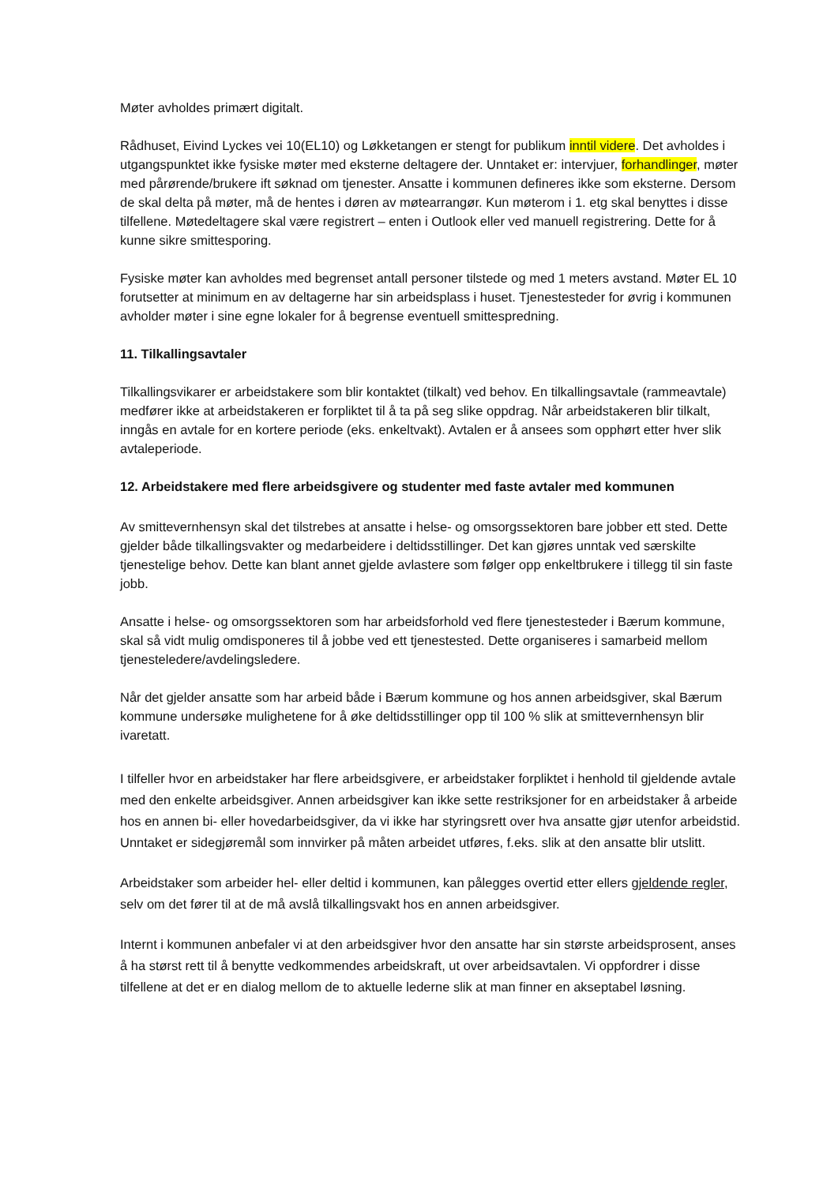Møter avholdes primært digitalt.
Rådhuset, Eivind Lyckes vei 10(EL10) og Løkketangen er stengt for publikum inntil videre. Det avholdes i utgangspunktet ikke fysiske møter med eksterne deltagere der. Unntaket er: intervjuer, forhandlinger, møter med pårørende/brukere ift søknad om tjenester. Ansatte i kommunen defineres ikke som eksterne. Dersom de skal delta på møter, må de hentes i døren av møtearrangør. Kun møterom i 1. etg skal benyttes i disse tilfellene. Møtedeltagere skal være registrert – enten i Outlook eller ved manuell registrering. Dette for å kunne sikre smittesporing.
Fysiske møter kan avholdes med begrenset antall personer tilstede og med 1 meters avstand. Møter EL 10 forutsetter at minimum en av deltagerne har sin arbeidsplass i huset. Tjenestesteder for øvrig i kommunen avholder møter i sine egne lokaler for å begrense eventuell smittespredning.
11. Tilkallingsavtaler
Tilkallingsvikarer er arbeidstakere som blir kontaktet (tilkalt) ved behov. En tilkallingsavtale (rammeavtale) medfører ikke at arbeidstakeren er forpliktet til å ta på seg slike oppdrag. Når arbeidstakeren blir tilkalt, inngås en avtale for en kortere periode (eks. enkeltvakt). Avtalen er å ansees som opphørt etter hver slik avtaleperiode.
12. Arbeidstakere med flere arbeidsgivere og studenter med faste avtaler med kommunen
Av smittevernhensyn skal det tilstrebes at ansatte i helse- og omsorgssektoren bare jobber ett sted. Dette gjelder både tilkallingsvakter og medarbeidere i deltidsstillinger. Det kan gjøres unntak ved særskilte tjenestelige behov. Dette kan blant annet gjelde avlastere som følger opp enkeltbrukere i tillegg til sin faste jobb.
Ansatte i helse- og omsorgssektoren som har arbeidsforhold ved flere tjenestesteder i Bærum kommune, skal så vidt mulig omdisponeres til å jobbe ved ett tjenestested. Dette organiseres i samarbeid mellom tjenesteledere/avdelingsledere.
Når det gjelder ansatte som har arbeid både i Bærum kommune og hos annen arbeidsgiver, skal Bærum kommune undersøke mulighetene for å øke deltidsstillinger opp til 100 % slik at smittevernhensyn blir ivaretatt.
I tilfeller hvor en arbeidstaker har flere arbeidsgivere, er arbeidstaker forpliktet i henhold til gjeldende avtale med den enkelte arbeidsgiver. Annen arbeidsgiver kan ikke sette restriksjoner for en arbeidstaker å arbeide hos en annen bi- eller hovedarbeidsgiver, da vi ikke har styringsrett over hva ansatte gjør utenfor arbeidstid.
Unntaket er sidegjøremål som innvirker på måten arbeidet utføres, f.eks. slik at den ansatte blir utslitt.
Arbeidstaker som arbeider hel- eller deltid i kommunen, kan pålegges overtid etter ellers gjeldende regler, selv om det fører til at de må avslå tilkallingsvakt hos en annen arbeidsgiver.
Internt i kommunen anbefaler vi at den arbeidsgiver hvor den ansatte har sin største arbeidsprosent, anses å ha størst rett til å benytte vedkommendes arbeidskraft, ut over arbeidsavtalen. Vi oppfordrer i disse tilfellene at det er en dialog mellom de to aktuelle lederne slik at man finner en akseptabel løsning.